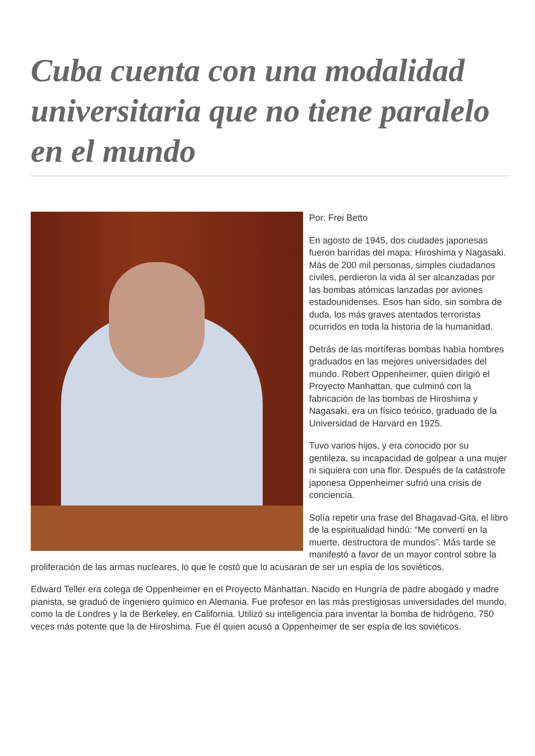Cuba cuenta con una modalidad universitaria que no tiene paralelo en el mundo
Por: Frei Betto
En agosto de 1945, dos ciudades japonesas fueron barridas del mapa: Hiroshima y Nagasaki. Más de 200 mil personas, simples ciudadanos civiles, perdieron la vida al ser alcanzadas por las bombas atómicas lanzadas por aviones estadounidenses. Esos han sido, sin sombra de duda, los más graves atentados terroristas ocurridos en toda la historia de la humanidad.
Detrás de las mortíferas bombas había hombres graduados en las mejores universidades del mundo. Robert Oppenheimer, quien dirigió el Proyecto Manhattan, que culminó con la fabricación de las bombas de Hiroshima y Nagasaki, era un físico teórico, graduado de la Universidad de Harvard en 1925.
Tuvo varios hijos, y era conocido por su gentileza, su incapacidad de golpear a una mujer ni siquiera con una flor. Después de la catástrofe japonesa Oppenheimer sufrió una crisis de conciencia.
Solía repetir una frase del Bhagavad-Gita, el libro de la espiritualidad hindú: “Me convertí en la muerte, destructora de mundos”. Más tarde se manifestó a favor de un mayor control sobre la proliferación de las armas nucleares, lo que le costó que lo acusaran de ser un espía de los soviéticos.
Edward Teller era colega de Oppenheimer en el Proyecto Manhattan. Nacido en Hungría de padre abogado y madre pianista, se graduó de ingeniero químico en Alemania. Fue profesor en las más prestigiosas universidades del mundo, como la de Londres y la de Berkeley, en California. Utilizó su inteligencia para inventar la bomba de hidrógeno, 750 veces más potente que la de Hiroshima. Fue él quien acusó a Oppenheimer de ser espía de los soviéticos.